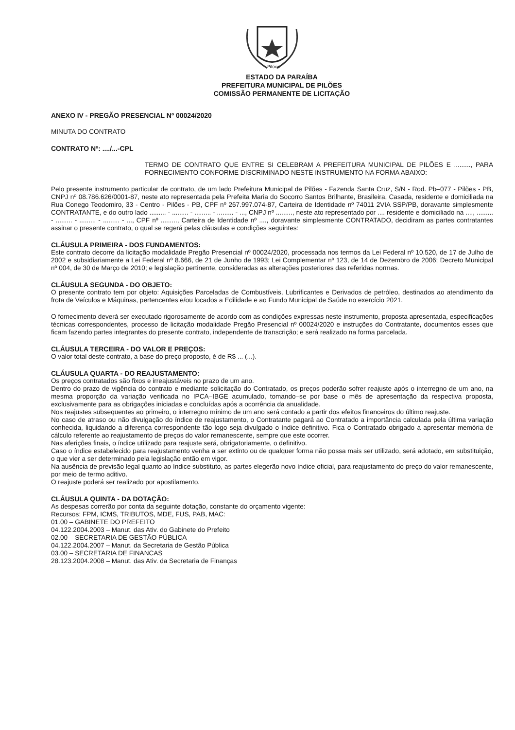Pilões
ESTADO DA PARAÍBA
PREFEITURA MUNICIPAL DE PILÕES
COMISSÃO PERMANENTE DE LICITAÇÃO
ANEXO IV - PREGÃO PRESENCIAL Nº 00024/2020
MINUTA DO CONTRATO
CONTRATO Nº: ..../...-CPL
TERMO DE CONTRATO QUE ENTRE SI CELEBRAM A PREFEITURA MUNICIPAL DE PILÕES E ........., PARA FORNECIMENTO CONFORME DISCRIMINADO NESTE INSTRUMENTO NA FORMA ABAIXO:
Pelo presente instrumento particular de contrato, de um lado Prefeitura Municipal de Pilões - Fazenda Santa Cruz, S/N - Rod. Pb–077 - Pilões - PB, CNPJ nº 08.786.626/0001-87, neste ato representada pela Prefeita Maria do Socorro Santos Brilhante, Brasileira, Casada, residente e domiciliada na Rua Conego Teodomiro, 33 - Centro - Pilões - PB, CPF nº 267.997.074-87, Carteira de Identidade nº 74011 2VIA SSP/PB, doravante simplesmente CONTRATANTE, e do outro lado ......... - ......... - ......... - ......... - ..., CNPJ nº ........., neste ato representado por .... residente e domiciliado na ...., ......... - ......... - ......... - ......... - ..., CPF nº ........., Carteira de Identidade nº ...., doravante simplesmente CONTRATADO, decidiram as partes contratantes assinar o presente contrato, o qual se regerá pelas cláusulas e condições seguintes:
CLÁUSULA PRIMEIRA - DOS FUNDAMENTOS:
Este contrato decorre da licitação modalidade Pregão Presencial nº 00024/2020, processada nos termos da Lei Federal nº 10.520, de 17 de Julho de 2002 e subsidiariamente a Lei Federal nº 8.666, de 21 de Junho de 1993; Lei Complementar nº 123, de 14 de Dezembro de 2006; Decreto Municipal nº 004, de 30 de Março de 2010; e legislação pertinente, consideradas as alterações posteriores das referidas normas.
CLÁUSULA SEGUNDA - DO OBJETO:
O presente contrato tem por objeto: Aquisições Parceladas de Combustíveis, Lubrificantes e Derivados de petróleo, destinados ao atendimento da frota de Veículos e Máquinas, pertencentes e/ou locados a Edilidade e ao Fundo Municipal de Saúde no exercício 2021.
O fornecimento deverá ser executado rigorosamente de acordo com as condições expressas neste instrumento, proposta apresentada, especificações técnicas correspondentes, processo de licitação modalidade Pregão Presencial nº 00024/2020 e instruções do Contratante, documentos esses que ficam fazendo partes integrantes do presente contrato, independente de transcrição; e será realizado na forma parcelada.
CLÁUSULA TERCEIRA - DO VALOR E PREÇOS:
O valor total deste contrato, a base do preço proposto, é de R$ ... (...).
CLÁUSULA QUARTA - DO REAJUSTAMENTO:
Os preços contratados são fixos e irreajustáveis no prazo de um ano.
Dentro do prazo de vigência do contrato e mediante solicitação do Contratado, os preços poderão sofrer reajuste após o interregno de um ano, na mesma proporção da variação verificada no IPCA–IBGE acumulado, tomando–se por base o mês de apresentação da respectiva proposta, exclusivamente para as obrigações iniciadas e concluídas após a ocorrência da anualidade.
Nos reajustes subsequentes ao primeiro, o interregno mínimo de um ano será contado a partir dos efeitos financeiros do último reajuste.
No caso de atraso ou não divulgação do índice de reajustamento, o Contratante pagará ao Contratado a importância calculada pela última variação conhecida, liquidando a diferença correspondente tão logo seja divulgado o índice definitivo. Fica o Contratado obrigado a apresentar memória de cálculo referente ao reajustamento de preços do valor remanescente, sempre que este ocorrer.
Nas aferições finais, o índice utilizado para reajuste será, obrigatoriamente, o definitivo.
Caso o índice estabelecido para reajustamento venha a ser extinto ou de qualquer forma não possa mais ser utilizado, será adotado, em substituição, o que vier a ser determinado pela legislação então em vigor.
Na ausência de previsão legal quanto ao índice substituto, as partes elegerão novo índice oficial, para reajustamento do preço do valor remanescente, por meio de termo aditivo.
O reajuste poderá ser realizado por apostilamento.
CLÁUSULA QUINTA - DA DOTAÇÃO:
As despesas correrão por conta da seguinte dotação, constante do orçamento vigente:
Recursos: FPM, ICMS, TRIBUTOS, MDE, FUS, PAB, MAC:
01.00 – GABINETE DO PREFEITO
04.122.2004.2003 – Manut. das Ativ. do Gabinete do Prefeito
02.00 – SECRETARIA DE GESTÃO PÚBLICA
04.122.2004.2007 – Manut. da Secretaria de Gestão Pública
03.00 – SECRETARIA DE FINANCAS
28.123.2004.2008 – Manut. das Ativ. da Secretaria de Finanças